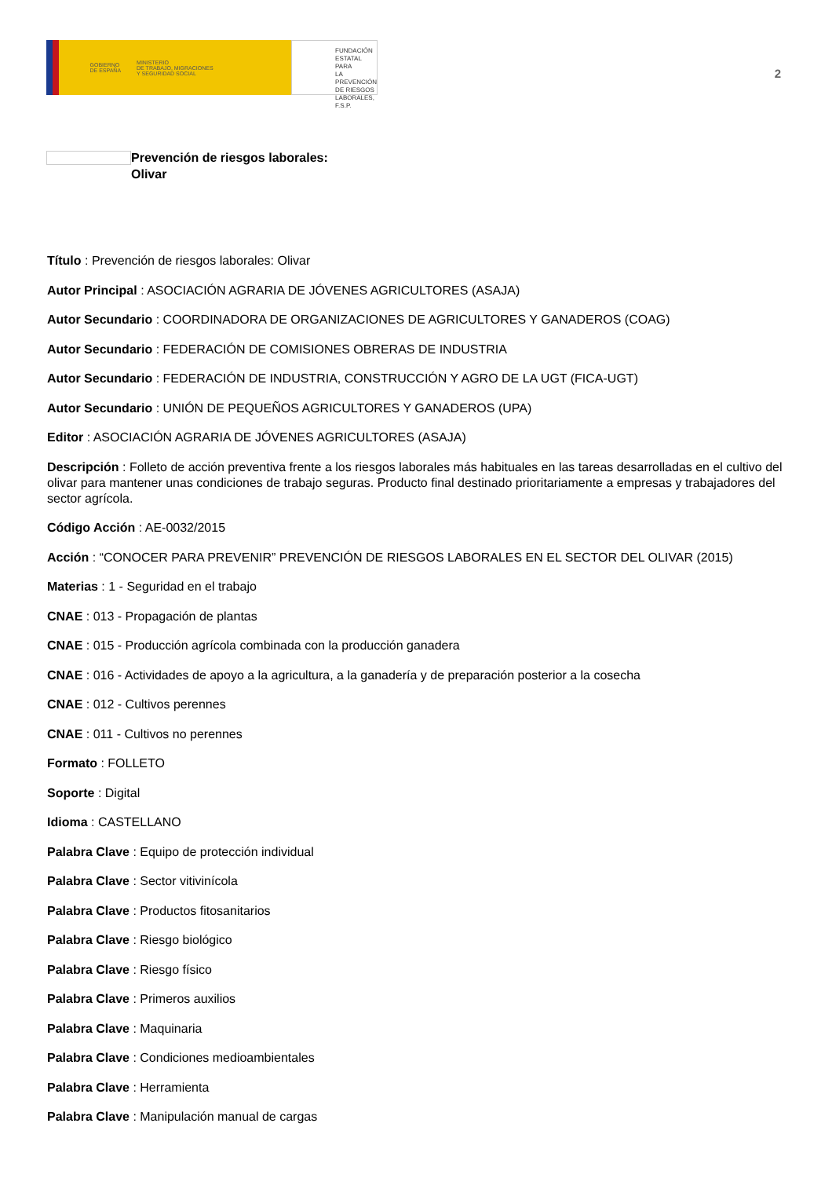GOBIERNO
DE ESPAÑA MINISTERIO
DE TRABAJO, MIGRACIONES
Y SEGURIDAD SOCIAL
FUNDACIÓN
ESTATAL PARA
LA PREVENCIÓN
DE RIESGOS
LABORALES, F.S.P.
2
Prevención de riesgos laborales:
Olivar
Título : Prevención de riesgos laborales: Olivar
Autor Principal : ASOCIACIÓN AGRARIA DE JÓVENES AGRICULTORES (ASAJA)
Autor Secundario : COORDINADORA DE ORGANIZACIONES DE AGRICULTORES Y GANADEROS (COAG)
Autor Secundario : FEDERACIÓN DE COMISIONES OBRERAS DE INDUSTRIA
Autor Secundario : FEDERACIÓN DE INDUSTRIA, CONSTRUCCIÓN Y AGRO DE LA UGT (FICA-UGT)
Autor Secundario : UNIÓN DE PEQUEÑOS AGRICULTORES Y GANADEROS (UPA)
Editor : ASOCIACIÓN AGRARIA DE JÓVENES AGRICULTORES (ASAJA)
Descripción : Folleto de acción preventiva frente a los riesgos laborales más habituales en las tareas desarrolladas en el cultivo del olivar para mantener unas condiciones de trabajo seguras. Producto final destinado prioritariamente a empresas y trabajadores del sector agrícola.
Código Acción : AE-0032/2015
Acción : “CONOCER PARA PREVENIR” PREVENCIÓN DE RIESGOS LABORALES EN EL SECTOR DEL OLIVAR (2015)
Materias : 1 - Seguridad en el trabajo
CNAE : 013 - Propagación de plantas
CNAE : 015 - Producción agrícola combinada con la producción ganadera
CNAE : 016 - Actividades de apoyo a la agricultura, a la ganadería y de preparación posterior a la cosecha
CNAE : 012 - Cultivos perennes
CNAE : 011 - Cultivos no perennes
Formato : FOLLETO
Soporte : Digital
Idioma : CASTELLANO
Palabra Clave : Equipo de protección individual
Palabra Clave : Sector vitivinícola
Palabra Clave : Productos fitosanitarios
Palabra Clave : Riesgo biológico
Palabra Clave : Riesgo físico
Palabra Clave : Primeros auxilios
Palabra Clave : Maquinaria
Palabra Clave : Condiciones medioambientales
Palabra Clave : Herramienta
Palabra Clave : Manipulación manual de cargas